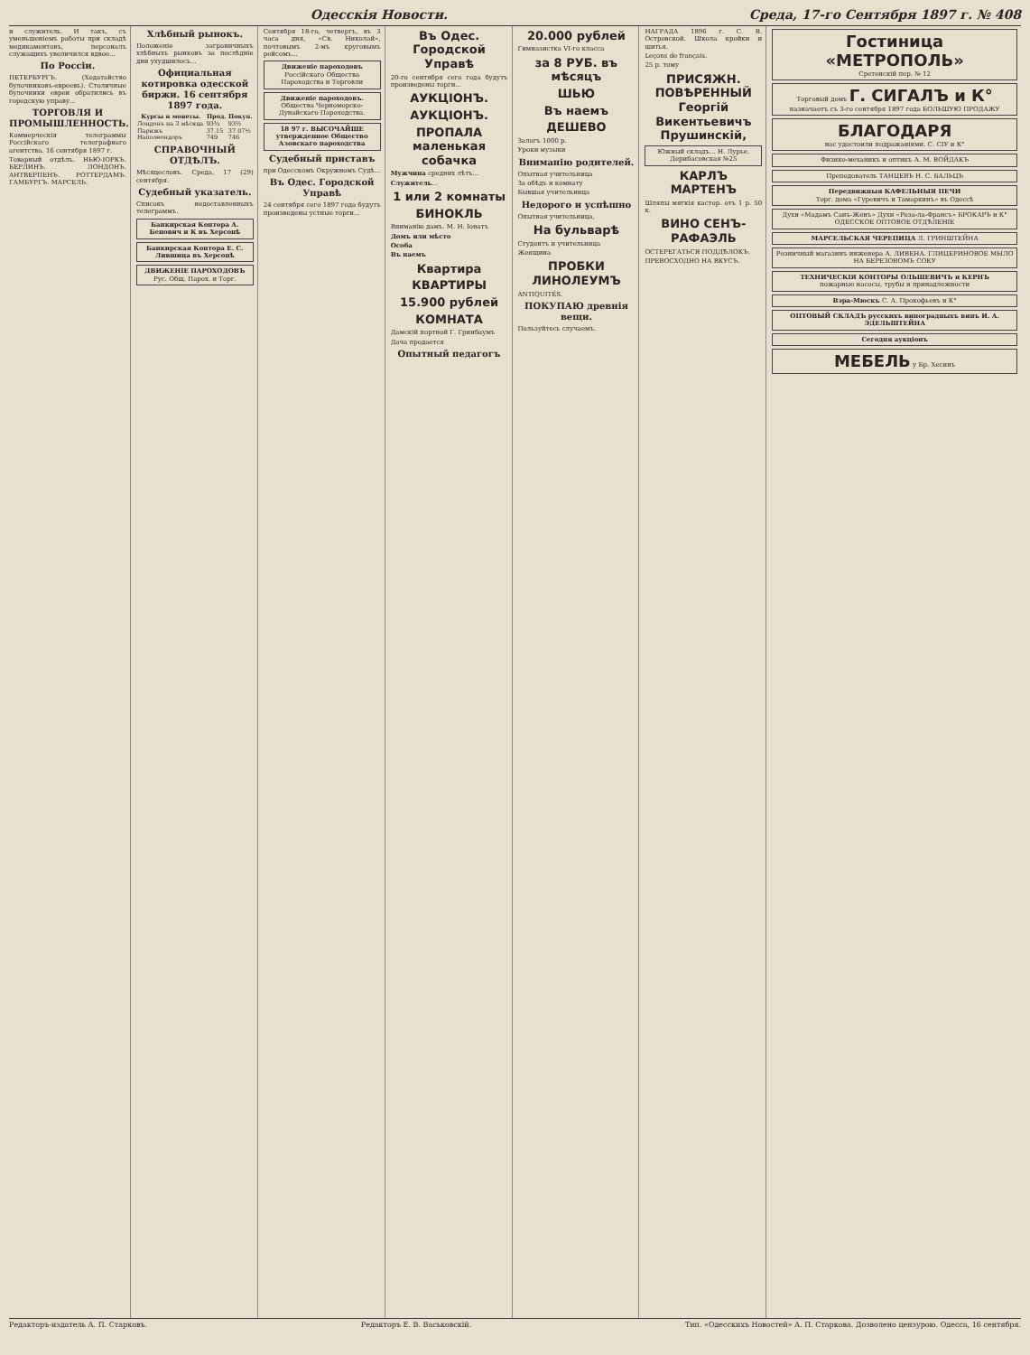Одесскія Новости. Среда, 17-го Сентября 1897 г. № 408
и служитель. И такъ, съ уменьшеніемъ работы при складѣ медикаментовъ, персоналъ служащихъ увеличился вдвое...
По Россіи.
ПЕТЕРБУРГЪ. (Ходатайство булочниковъ-евреевъ). Столичные булочники евреи обратились въ городскую управу...
ТОРГОВЛЯ И ПРОМЫШЛЕННОСТЬ.
Коммерческія телеграммы Россійскаго телеграфнаго агентства. 16 сентября 1897 г.
Товарный отдѣлъ. НЬЮ-ІОРКЪ. БЕРЛИНЪ. ЛОНДОНЪ. АНТВЕРПЕНЪ. РОТТЕРДАМЪ. ГАМБУРГЪ. МАРСЕЛЬ.
Хлѣбный рынокъ.
Положеніе заграничныхъ хлѣбныхъ рынковъ за послѣдніе дни ухудшилось...
Официальная котировка одесской биржи. 16 сентября 1897 года.
| Курсы и монеты. | Прод. | Покуп. |
| --- | --- | --- |
| Лондонъ на 3 мѣсяца | 93¾ | 93½ |
| Парижъ | 37.15 | 37.07½ |
| Наполеондоръ | 749 | 746 |
СПРАВОЧНЫЙ ОТДѢЛЪ.
Мѣсяцесловъ. Среда, 17 (29) сентября.
Судебный указатель.
Списокъ недоставленныхъ телеграммъ.
Банкирская Контора А. Бенович и К въ Херсонѣ
Банкирская Контора Е. С. Лившица въ Херсонѣ
ДВИЖЕНІЕ ПАРОХОДОВЪ
Рус. Общ. Парох. и Торг.
Сентября 18-го, четвергъ, въ 3 часа дня, «Св. Николай», почтовымъ 2-мъ круговымъ рейсомъ...
Движеніе пароходовъ
Россійскаго Общества Пароходства и Торговли
Движеніе пароходовъ.
Общества Черноморско-Дунайскаго Пароходства.
18 97 г. ВЫСОЧАЙШЕ утвержденное Общество Азовскаго пароходства
Судебный приставъ
при Одесскомъ Окружномъ Судѣ...
Въ Одес. Городской Управѣ
24 сентября сего 1897 года будутъ произведены устные торги...
Въ Одес. Городской Управѣ
20-го сентября сего года будутъ произведены торги...
АУКЦІОНЪ.
АУКЦІОНЪ.
ПРОПАЛА маленькая собачка
Мужчина средних лѣтъ...
Служитель...
1 или 2 комнаты
БИНОКЛЬ
Вниманію дамъ. М. Н. Іонатъ
Домъ или мѣсто
Особа
Въ наемъ
Квартира
КВАРТИРЫ
15.900 рублей
КОМНАТА
Дамскій портной Г. Гринбаумъ
Дача продается
Опытный педагогъ
20.000 рублей
Гимназистка VI-го класса
за 8 РУБ. въ мѣсяцъ
ШЬЮ
Въ наемъ
ДЕШЕВО
Залогъ 1000 р.
Уроки музыки
Вниманію родителей.
Опытная учительница
За обѣдъ и комнату
Бывшая учительница
Недорого и успѣшно
Опытная учительница,
На бульварѣ
Студентъ и учительница
Женщина
ПРОБКИ ЛИНОЛЕУМЪ
ANTIQUITÉS.
ПОКУПАЮ древнія вещи.
Пользуйтесь случаемъ.
НАГРАДА 1896 г. С. В. Островской. Школа кройки и шитья.
Leçons de français.
25 р. тому
ПРИСЯЖН. ПОВѢРЕННЫЙ Георгій Викентьевичъ Прушинскій,
Южный складъ... Н. Лурье. Дерибасовская №25
КАРЛЪ МАРТЕНЪ
Шляпы мягкія кастор. отъ 1 р. 50 к.
ВИНО СЕНЪ-РАФАЭЛЬ
ОСТЕРЕГАТЬСЯ ПОДДѢЛОКЪ.
ПРЕВОСХОДНО НА ВКУСЪ.
Гостиница «МЕТРОПОЛЬ»
Сретенскій пер. № 12
Торговый домъ Г. СИГАЛЪ и К°
назначаетъ съ 3-го сентября 1897 года БОЛЬШУЮ ПРОДАЖУ
БЛАГОДАРЯ
нас удостоили подражаніями. С. СІУ и К°
Физико-механикъ и оптикъ А. М. ВОЙДАКЪ
Преподователь ТАНЦЕВЪ Н. С. БАЛЬЦЪ
Передвижныя КАФЕЛЬНЫЯ ПЕЧИ
Торг. дома «Гуревичъ и Тамаркинъ» въ Одессѣ
Духи «Мадамъ Санъ-Женъ» Духи «Роза-ла-Франсъ» БРОКАРЪ и К° ОДЕССКОЕ ОПТОВОЕ ОТДѢЛЕНІЕ
МАРСЕЛЬСКАЯ ЧЕРЕПИЦА Л. ГРИНШТЕЙНА
Розничный магазинъ инженера А. ЛИВЕНА. ГЛИЦЕРИНОВОЕ МЫЛО НА БЕРЕЗОВОМЪ СОКУ
ТЕХНИЧЕСКІЯ КОНТОРЫ ОЛЬШЕВИЧЪ и КЕРНЪ
пожарные насосы, трубы и принадлежности
Вэра-Мюскъ С. А. Прокофьевъ и К°
ОПТОВЫЙ СКЛАДЪ русскихъ виноградныхъ винъ И. А. ЭДЕЛЬШТЕЙНА
Сегодня аукціонъ
МЕБЕЛЬ у Бр. Хесинъ
Редакторъ-издатель А. П. Старковъ. Редакторъ Е. В. Васьковскій. Тип. «Одесскихъ Новостей» А. П. Старкова. Дозволено цензурою. Одесса, 16 сентября.